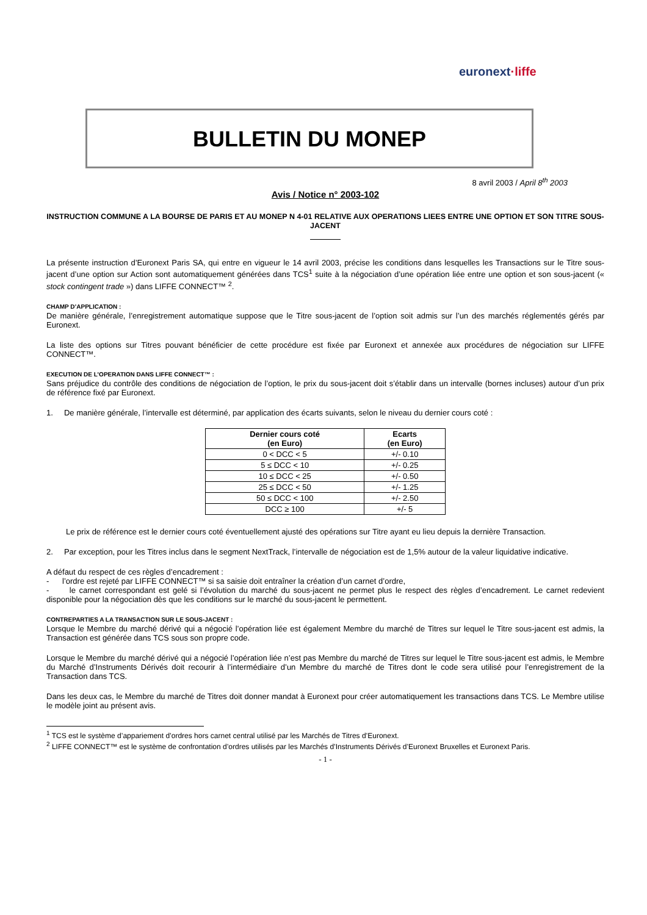euronext ·liffe
BULLETIN DU MONEP
8 avril 2003 / April 8<sup>th</sup> 2003
Avis / Notice n° 2003-102
INSTRUCTION COMMUNE A LA BOURSE DE PARIS ET AU MONEP N 4-01 RELATIVE AUX OPERATIONS LIEES ENTRE UNE OPTION ET SON TITRE SOUS-JACENT
La présente instruction d’Euronext Paris SA, qui entre en vigueur le 14 avril 2003, précise les conditions dans lesquelles les Transactions sur le Titre sous-jacent d’une option sur Action sont automatiquement générées dans TCS<sup>1</sup> suite à la négociation d’une opération liée entre une option et son sous-jacent (« stock contingent trade ») dans LIFFE CONNECT™ <sup>2</sup>.
CHAMP D’APPLICATION :
De manière générale, l’enregistrement automatique suppose que le Titre sous-jacent de l’option soit admis sur l’un des marchés réglementés gérés par Euronext.
La liste des options sur Titres pouvant bénéficier de cette procédure est fixée par Euronext et annexée aux procédures de négociation sur LIFFE CONNECT™.
EXECUTION DE L’OPERATION DANS LIFFE CONNECT™ :
Sans préjudice du contrôle des conditions de négociation de l’option, le prix du sous-jacent doit s’établir dans un intervalle (bornes incluses) autour d’un prix de référence fixé par Euronext.
1. De manière générale, l’intervalle est déterminé, par application des écarts suivants, selon le niveau du dernier cours coté :
| Dernier cours coté (en Euro) | Ecarts (en Euro) |
| --- | --- |
| 0 < DCC < 5 | +/- 0.10 |
| 5 ≤ DCC < 10 | +/- 0.25 |
| 10 ≤ DCC < 25 | +/- 0.50 |
| 25 ≤ DCC < 50 | +/- 1.25 |
| 50 ≤ DCC < 100 | +/- 2.50 |
| DCC ≥ 100 | +/- 5 |
Le prix de référence est le dernier cours coté éventuellement ajusté des opérations sur Titre ayant eu lieu depuis la dernière Transaction.
2. Par exception, pour les Titres inclus dans le segment NextTrack, l’intervalle de négociation est de 1,5% autour de la valeur liquidative indicative.
A défaut du respect de ces règles d’encadrement :
- l’ordre est rejeté par LIFFE CONNECT™ si sa saisie doit entraîner la création d’un carnet d’ordre,
- le carnet correspondant est gelé si l’évolution du marché du sous-jacent ne permet plus le respect des règles d’encadrement. Le carnet redevient disponible pour la négociation dès que les conditions sur le marché du sous-jacent le permettent.
CONTREPARTIES A LA TRANSACTION SUR LE SOUS-JACENT :
Lorsque le Membre du marché dérivé qui a négocié l’opération liée est également Membre du marché de Titres sur lequel le Titre sous-jacent est admis, la Transaction est générée dans TCS sous son propre code.
Lorsque le Membre du marché dérivé qui a négocié l’opération liée n’est pas Membre du marché de Titres sur lequel le Titre sous-jacent est admis, le Membre du Marché d’Instruments Dérivés doit recourir à l’intermédiaire d’un Membre du marché de Titres dont le code sera utilisé pour l’enregistrement de la Transaction dans TCS.
Dans les deux cas, le Membre du marché de Titres doit donner mandat à Euronext pour créer automatiquement les transactions dans TCS. Le Membre utilise le modèle joint au présent avis.
<sup>1</sup> TCS est le système d’appariement d’ordres hors carnet central utilisé par les Marchés de Titres d’Euronext.
<sup>2</sup> LIFFE CONNECT™ est le système de confrontation d’ordres utilisés par les Marchés d’Instruments Dérivés d’Euronext Bruxelles et Euronext Paris.
- 1 -